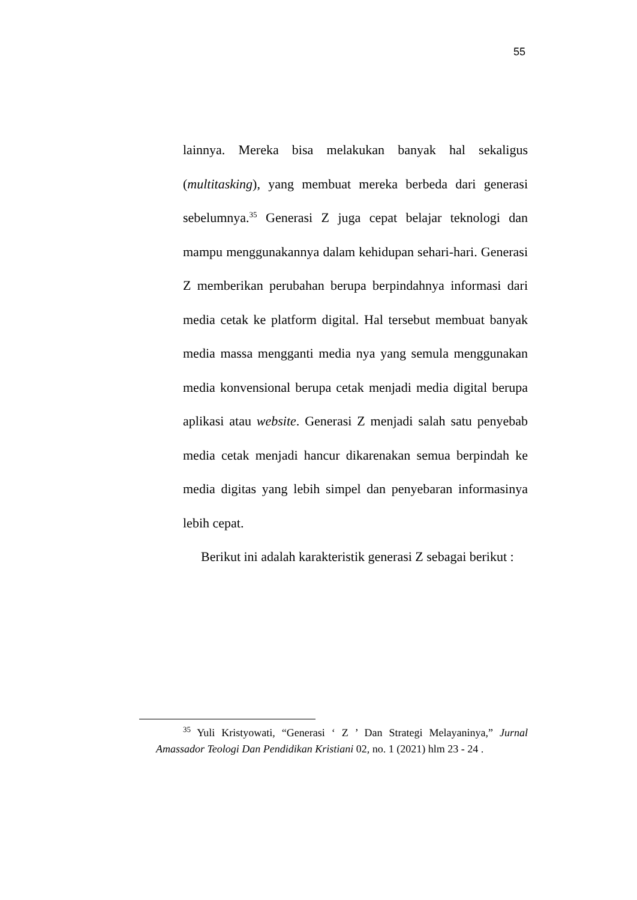55
lainnya. Mereka bisa melakukan banyak hal sekaligus (multitasking), yang membuat mereka berbeda dari generasi sebelumnya.<sup>35</sup> Generasi Z juga cepat belajar teknologi dan mampu menggunakannya dalam kehidupan sehari-hari. Generasi Z memberikan perubahan berupa berpindahnya informasi dari media cetak ke platform digital. Hal tersebut membuat banyak media massa mengganti media nya yang semula menggunakan media konvensional berupa cetak menjadi media digital berupa aplikasi atau website. Generasi Z menjadi salah satu penyebab media cetak menjadi hancur dikarenakan semua berpindah ke media digitas yang lebih simpel dan penyebaran informasinya lebih cepat.
Berikut ini adalah karakteristik generasi Z sebagai berikut :
<sup>35</sup> Yuli Kristyowati, “Generasi ‘ Z ’ Dan Strategi Melayaninya,” Jurnal Amassador Teologi Dan Pendidikan Kristiani 02, no. 1 (2021) hlm 23 - 24 .